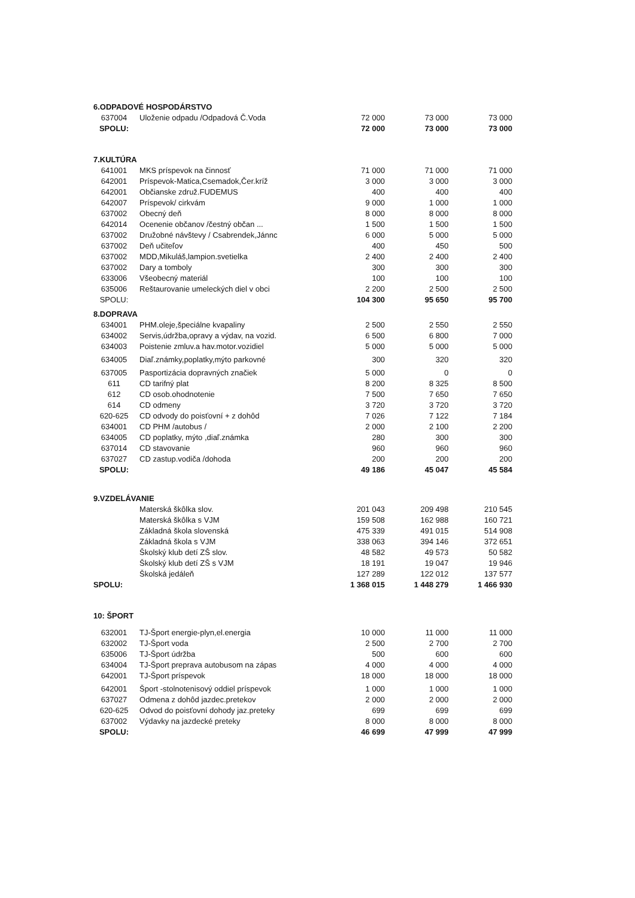| 6.ODPADOVÉ HOSPODÁRSTVO | | | | |
| 637004 | Uloženie odpadu /Odpadová Č.Voda | 72 000 | 73 000 | 73 000 |
| SPOLU: | | 72 000 | 73 000 | 73 000 |
| 7.KULTÚRA | | | | |
| 641001 | MKS príspevok na činnosť | 71 000 | 71 000 | 71 000 |
| 642001 | Príspevok-Matica,Csemadok,Čer.kríž | 3 000 | 3 000 | 3 000 |
| 642001 | Občianske združ.FUDEMUS | 400 | 400 | 400 |
| 642007 | Príspevok/ cirkvám | 9 000 | 1 000 | 1 000 |
| 637002 | Obecný deň | 8 000 | 8 000 | 8 000 |
| 642014 | Ocenenie občanov /čestný občan ... | 1 500 | 1 500 | 1 500 |
| 637002 | Družobné návštevy / Csabrendek,Jánnc | 6 000 | 5 000 | 5 000 |
| 637002 | Deň učiteľov | 400 | 450 | 500 |
| 637002 | MDD,Mikuláš,lampion.svetielka | 2 400 | 2 400 | 2 400 |
| 637002 | Dary a tomboly | 300 | 300 | 300 |
| 633006 | Všeobecný materiál | 100 | 100 | 100 |
| 635006 | Reštaurovanie umeleckých diel v obci | 2 200 | 2 500 | 2 500 |
| SPOLU: | | 104 300 | 95 650 | 95 700 |
| 8.DOPRAVA | | | | |
| 634001 | PHM.oleje,špeciálne kvapaliny | 2 500 | 2 550 | 2 550 |
| 634002 | Servis,údržba,opravy a výdav, na vozid. | 6 500 | 6 800 | 7 000 |
| 634003 | Poistenie zmluv.a hav.motor.vozidiel | 5 000 | 5 000 | 5 000 |
| 634005 | Diaľ.známky,poplatky,mýto parkovné | 300 | 320 | 320 |
| 637005 | Pasportizácia dopravných značiek | 5 000 | 0 | 0 |
| 611 | CD tarifný plat | 8 200 | 8 325 | 8 500 |
| 612 | CD osob.ohodnotenie | 7 500 | 7 650 | 7 650 |
| 614 | CD odmeny | 3 720 | 3 720 | 3 720 |
| 620-625 | CD odvody do poisťovní + z dohôd | 7 026 | 7 122 | 7 184 |
| 634001 | CD PHM /autobus / | 2 000 | 2 100 | 2 200 |
| 634005 | CD poplatky, mýto ,diaľ.známka | 280 | 300 | 300 |
| 637014 | CD stavovanie | 960 | 960 | 960 |
| 637027 | CD zastup.vodiča /dohoda | 200 | 200 | 200 |
| SPOLU: | | 49 186 | 45 047 | 45 584 |
| 9.VZDELÁVANIE | | | | |
| | Materská škôlka slov. | 201 043 | 209 498 | 210 545 |
| | Materská škôlka s VJM | 159 508 | 162 988 | 160 721 |
| | Základná škola slovenská | 475 339 | 491 015 | 514 908 |
| | Základná škola s VJM | 338 063 | 394 146 | 372 651 |
| | Školský klub detí ZŠ slov. | 48 582 | 49 573 | 50 582 |
| | Školský klub detí ZŠ s VJM | 18 191 | 19 047 | 19 946 |
| | Školská jedáleň | 127 289 | 122 012 | 137 577 |
| SPOLU: | | 1 368 015 | 1 448 279 | 1 466 930 |
| 10: ŠPORT | | | | |
| 632001 | TJ-Šport energie-plyn,el.energia | 10 000 | 11 000 | 11 000 |
| 632002 | TJ-Šport voda | 2 500 | 2 700 | 2 700 |
| 635006 | TJ-Šport údržba | 500 | 600 | 600 |
| 634004 | TJ-Šport preprava autobusom na zápas | 4 000 | 4 000 | 4 000 |
| 642001 | TJ-Šport príspevok | 18 000 | 18 000 | 18 000 |
| 642001 | Šport -stolnotenisový oddiel príspevok | 1 000 | 1 000 | 1 000 |
| 637027 | Odmena z dohôd jazdec.pretekov | 2 000 | 2 000 | 2 000 |
| 620-625 | Odvod do poisťovní dohody jaz.preteky | 699 | 699 | 699 |
| 637002 | Výdavky na jazdecké preteky | 8 000 | 8 000 | 8 000 |
| SPOLU: | | 46 699 | 47 999 | 47 999 |